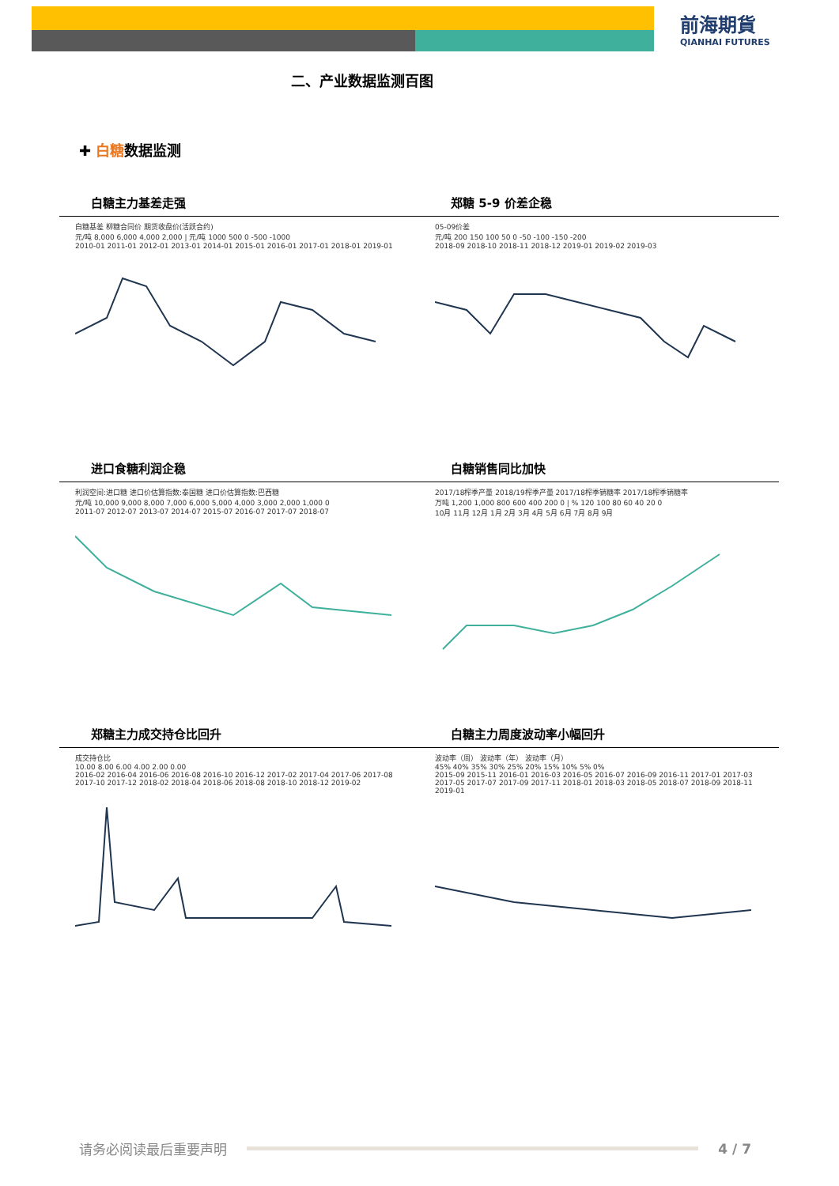前海期貨
QIANHAI FUTURES
二、产业数据监测百图
✚ 白糖数据监测
白糖主力基差走强
白糖基差 柳糖合同价 期货收盘价(活跃合约)
元/吨 8,000 6,000 4,000 2,000 | 元/吨 1000 500 0 -500 -1000
2010-01 2011-01 2012-01 2013-01 2014-01 2015-01 2016-01 2017-01 2018-01 2019-01
郑糖 5-9 价差企稳
05-09价差
元/吨 200 150 100 50 0 -50 -100 -150 -200
2018-09 2018-10 2018-11 2018-12 2019-01 2019-02 2019-03
进口食糖利润企稳
利润空间:进口糖 进口价估算指数:泰国糖 进口价估算指数:巴西糖
元/吨 10,000 9,000 8,000 7,000 6,000 5,000 4,000 3,000 2,000 1,000 0
2011-07 2012-07 2013-07 2014-07 2015-07 2016-07 2017-07 2018-07
白糖销售同比加快
2017/18榨季产量 2018/19榨季产量 2017/18榨季销糖率 2017/18榨季销糖率
万吨 1,200 1,000 800 600 400 200 0 | % 120 100 80 60 40 20 0
10月 11月 12月 1月 2月 3月 4月 5月 6月 7月 8月 9月
郑糖主力成交持仓比回升
成交持仓比
10.00 8.00 6.00 4.00 2.00 0.00
2016-02 2016-04 2016-06 2016-08 2016-10 2016-12 2017-02 2017-04 2017-06 2017-08 2017-10 2017-12 2018-02 2018-04 2018-06 2018-08 2018-10 2018-12 2019-02
白糖主力周度波动率小幅回升
波动率（周） 波动率（年） 波动率（月）
45% 40% 35% 30% 25% 20% 15% 10% 5% 0%
2015-09 2015-11 2016-01 2016-03 2016-05 2016-07 2016-09 2016-11 2017-01 2017-03 2017-05 2017-07 2017-09 2017-11 2018-01 2018-03 2018-05 2018-07 2018-09 2018-11 2019-01
请务必阅读最后重要声明
4 / 7